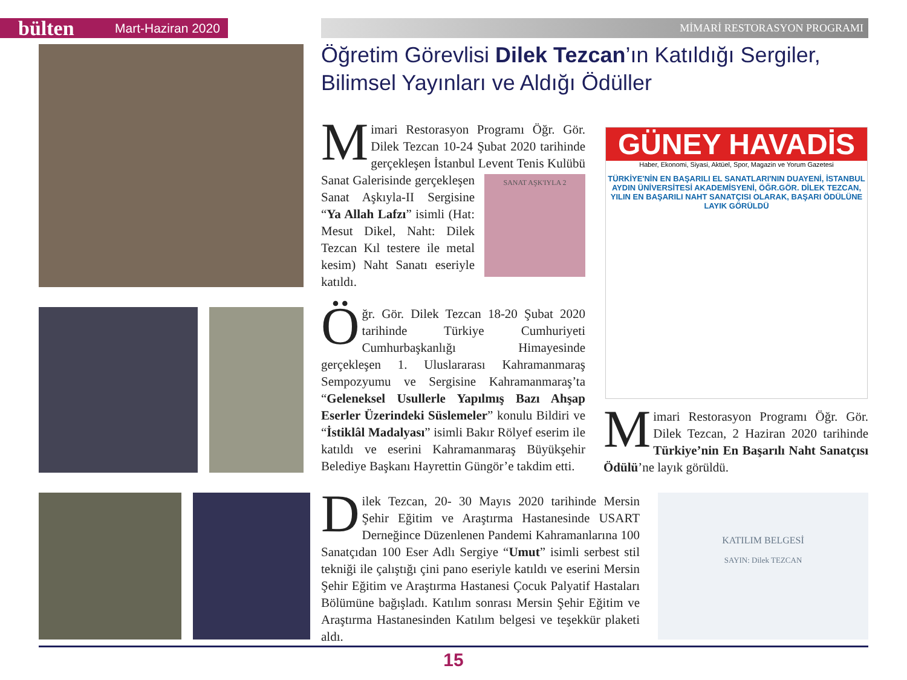bülten Mart-Haziran 2020 MİMARİ RESTORASYON PROGRAMI
Öğretim Görevlisi Dilek Tezcan’ın Katıldığı Sergiler,
Bilimsel Yayınları ve Aldığı Ödüller
Mimari Restorasyon Programı Öğr. Gör. Dilek Tezcan 10-24 Şubat 2020 tarihinde gerçekleşen İstanbul Levent SANAT AŞK'IYLA 2 Tenis Kulübü Sanat Galerisinde gerçekleşen Sanat Aşkıyla-II Sergisine “Ya Allah Lafzı” isimli (Hat: Mesut Dikel, Naht: Dilek Tezcan Kıl testere ile metal kesim) Naht Sanatı eseriyle katıldı.
Öğr. Gör. Dilek Tezcan 18-20 Şubat 2020 tarihinde Türkiye Cumhuriyeti Cumhurbaşkanlığı Himayesinde gerçekleşen 1. Uluslararası Kahramanmaraş Sempozyumu ve Sergisine Kahramanmaraş’ta “Geleneksel Usullerle Yapılmış Bazı Ahşap Eserler Üzerindeki Süslemeler” konulu Bildiri ve “İstiklâl Madalyası” isimli Bakır Rölyef eserim ile katıldı ve eserini Kahramanmaraş Büyükşehir Belediye Başkanı Hayrettin Güngör’e takdim etti.
GÜNEY HAVADİS
Haber, Ekonomi, Siyasi, Aktüel, Spor, Magazin ve Yorum Gazetesi
TÜRKİYE'NİN EN BAŞARILI EL SANATLARI'NIN DUAYENİ, İSTANBUL AYDIN ÜNİVERSİTESİ AKADEMİSYENİ, ÖĞR.GÖR. DİLEK TEZCAN, YILIN EN BAŞARILI NAHT SANATÇISI OLARAK, BAŞARI ÖDÜLÜNE LAYIK GÖRÜLDÜ
Mimari Restorasyon Programı Öğr. Gör. Dilek Tezcan, 2 Haziran 2020 tarihinde Türkiye’nin En Başarılı Naht Sanatçısı Ödülü’ne layık görüldü.
Dilek Tezcan, 20- 30 Mayıs 2020 tarihinde Mersin Şehir Eğitim ve Araştırma Hastanesinde USART Derneğince Düzenlenen Pandemi Kahramanlarına 100 Sanatçıdan 100 Eser Adlı Sergiye “Umut” isimli serbest stil tekniği ile çalıştığı çini pano eseriyle katıldı ve eserini Mersin Şehir Eğitim ve Araştırma Hastanesi Çocuk Palyatif Hastaları Bölümüne bağışladı. Katılım sonrası Mersin Şehir Eğitim ve Araştırma Hastanesinden Katılım belgesi ve teşekkür plaketi aldı.
KATILIM BELGESİ
SAYIN: Dilek TEZCAN
15